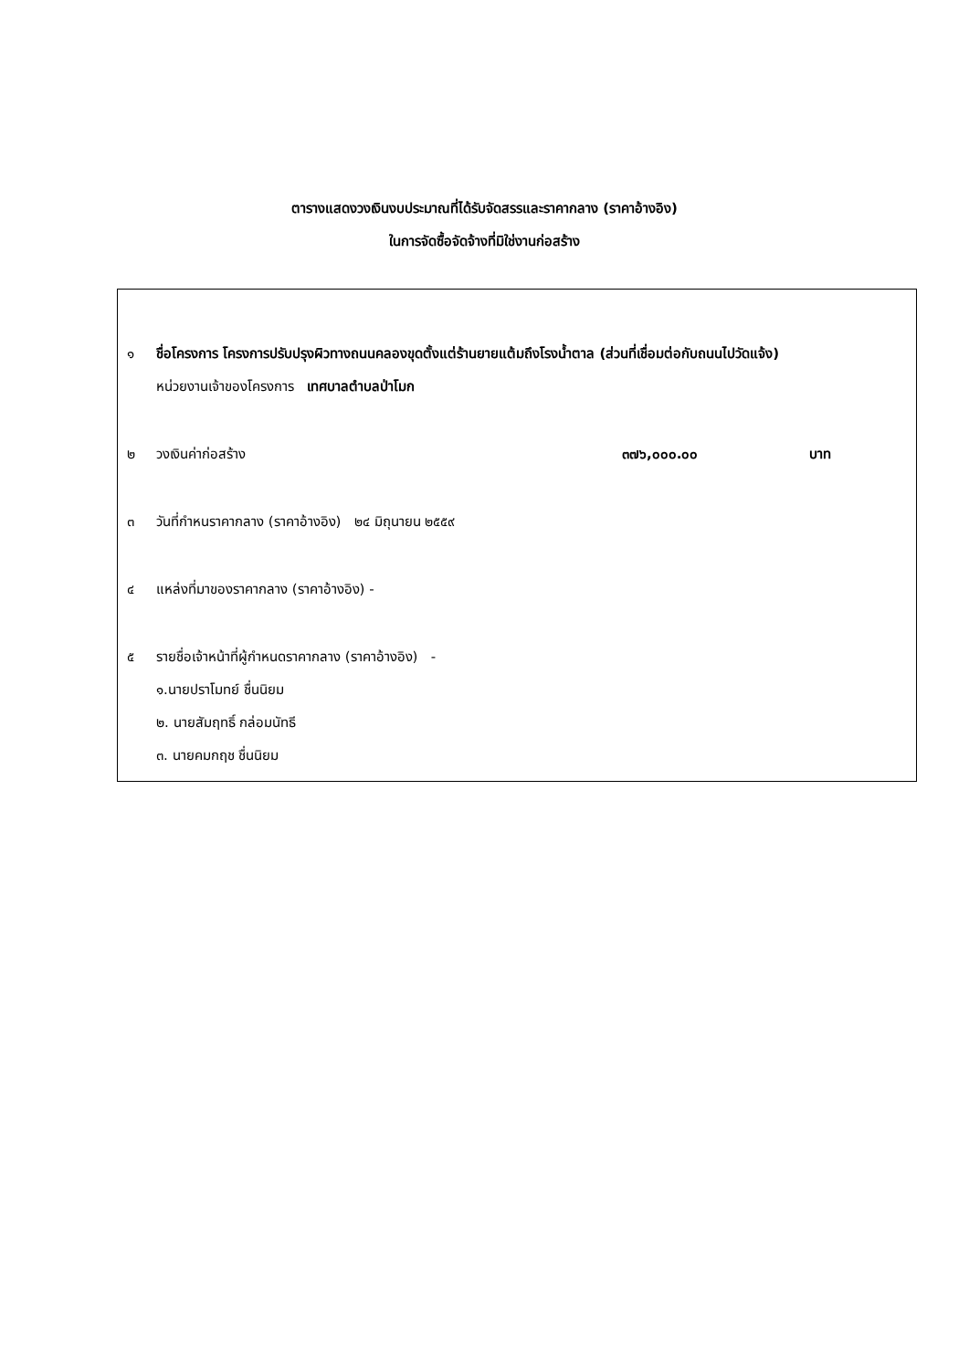ตารางแสดงวงเงินงบประมาณที่ได้รับจัดสรรและราคากลาง (ราคาอ้างอิง)
ในการจัดซื้อจัดจ้างที่มิใช่งานก่อสร้าง
๑ ชื่อโครงการ โครงการปรับปรุงผิวทางถนนคลองขุดตั้งแต่ร้านยายแต้มถึงโรงน้ำตาล (ส่วนที่เชื่อมต่อกับถนนไปวัดแจ้ง)
หน่วยงานเจ้าของโครงการ เทศบาลตำบลป่าโมก
๒ วงเงินค่าก่อสร้าง ๓๗๖,๐๐๐.๐๐ บาท
๓ วันที่กำหนราคากลาง (ราคาอ้างอิง) ๒๔ มิถุนายน ๒๕๕๙
๔ แหล่งที่มาของราคากลาง (ราคาอ้างอิง) -
๕ รายชื่อเจ้าหน้าที่ผู้กำหนดราคากลาง (ราคาอ้างอิง) -
๑.นายปราโมทย์ ชื่นนิยม
๒. นายสัมฤทธิ์ กล่อมนัทธี
๓. นายคมกฤช ชื่นนิยม